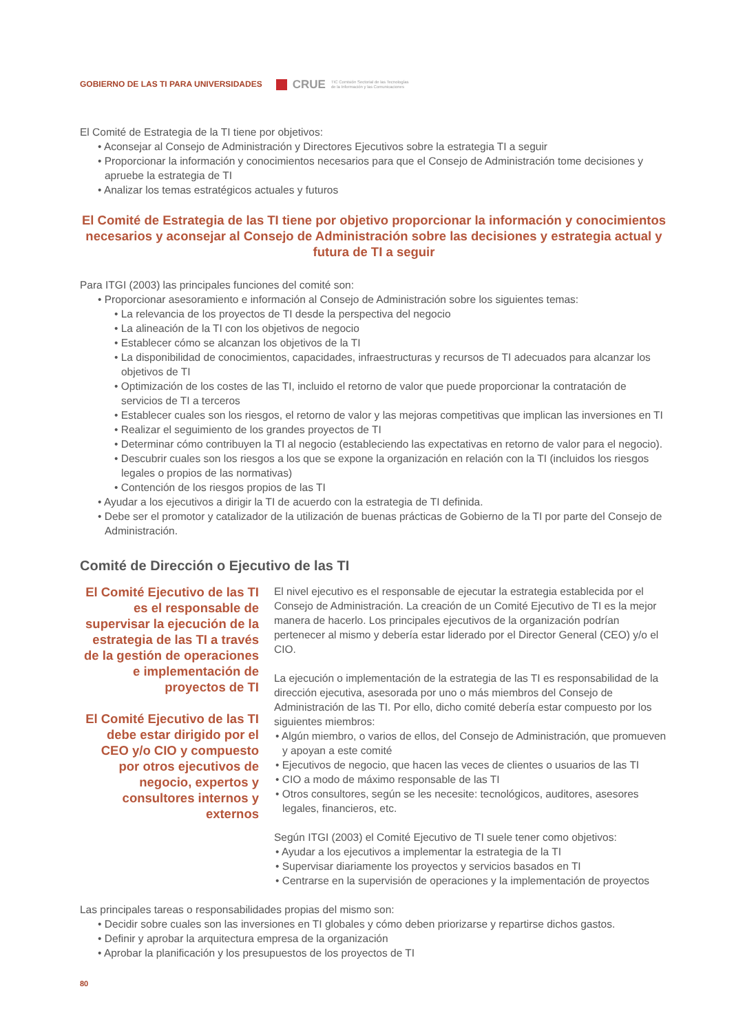GOBIERNO DE LAS TI PARA UNIVERSIDADES CRUE TIC Comisión Sectorial de las Tecnologías
de la Información y las Comunicaciones
El Comité de Estrategia de la TI tiene por objetivos:
• Aconsejar al Consejo de Administración y Directores Ejecutivos sobre la estrategia TI a seguir
• Proporcionar la información y conocimientos necesarios para que el Consejo de Administración tome decisiones y apruebe la estrategia de TI
• Analizar los temas estratégicos actuales y futuros
El Comité de Estrategia de las TI tiene por objetivo proporcionar la información y conocimientos necesarios y aconsejar al Consejo de Administración sobre las decisiones y estrategia actual y futura de TI a seguir
Para ITGI (2003) las principales funciones del comité son:
• Proporcionar asesoramiento e información al Consejo de Administración sobre los siguientes temas:
• La relevancia de los proyectos de TI desde la perspectiva del negocio
• La alineación de la TI con los objetivos de negocio
• Establecer cómo se alcanzan los objetivos de la TI
• La disponibilidad de conocimientos, capacidades, infraestructuras y recursos de TI adecuados para alcanzar los objetivos de TI
• Optimización de los costes de las TI, incluido el retorno de valor que puede proporcionar la contratación de servicios de TI a terceros
• Establecer cuales son los riesgos, el retorno de valor y las mejoras competitivas que implican las inversiones en TI
• Realizar el seguimiento de los grandes proyectos de TI
• Determinar cómo contribuyen la TI al negocio (estableciendo las expectativas en retorno de valor para el negocio).
• Descubrir cuales son los riesgos a los que se expone la organización en relación con la TI (incluidos los riesgos legales o propios de las normativas)
• Contención de los riesgos propios de las TI
• Ayudar a los ejecutivos a dirigir la TI de acuerdo con la estrategia de TI definida.
• Debe ser el promotor y catalizador de la utilización de buenas prácticas de Gobierno de la TI por parte del Consejo de Administración.
Comité de Dirección o Ejecutivo de las TI
El Comité Ejecutivo de las TI es el responsable de supervisar la ejecución de la estrategia de las TI a través de la gestión de operaciones e implementación de proyectos de TI
El Comité Ejecutivo de las TI debe estar dirigido por el CEO y/o CIO y compuesto por otros ejecutivos de negocio, expertos y consultores internos y externos
El nivel ejecutivo es el responsable de ejecutar la estrategia establecida por el Consejo de Administración. La creación de un Comité Ejecutivo de TI es la mejor manera de hacerlo. Los principales ejecutivos de la organización podrían pertenecer al mismo y debería estar liderado por el Director General (CEO) y/o el CIO.
La ejecución o implementación de la estrategia de las TI es responsabilidad de la dirección ejecutiva, asesorada por uno o más miembros del Consejo de Administración de las TI. Por ello, dicho comité debería estar compuesto por los siguientes miembros:
• Algún miembro, o varios de ellos, del Consejo de Administración, que promueven y apoyan a este comité
• Ejecutivos de negocio, que hacen las veces de clientes o usuarios de las TI
• CIO a modo de máximo responsable de las TI
• Otros consultores, según se les necesite: tecnológicos, auditores, asesores legales, financieros, etc.
Según ITGI (2003) el Comité Ejecutivo de TI suele tener como objetivos:
• Ayudar a los ejecutivos a implementar la estrategia de la TI
• Supervisar diariamente los proyectos y servicios basados en TI
• Centrarse en la supervisión de operaciones y la implementación de proyectos
Las principales tareas o responsabilidades propias del mismo son:
• Decidir sobre cuales son las inversiones en TI globales y cómo deben priorizarse y repartirse dichos gastos.
• Definir y aprobar la arquitectura empresa de la organización
• Aprobar la planificación y los presupuestos de los proyectos de TI
80